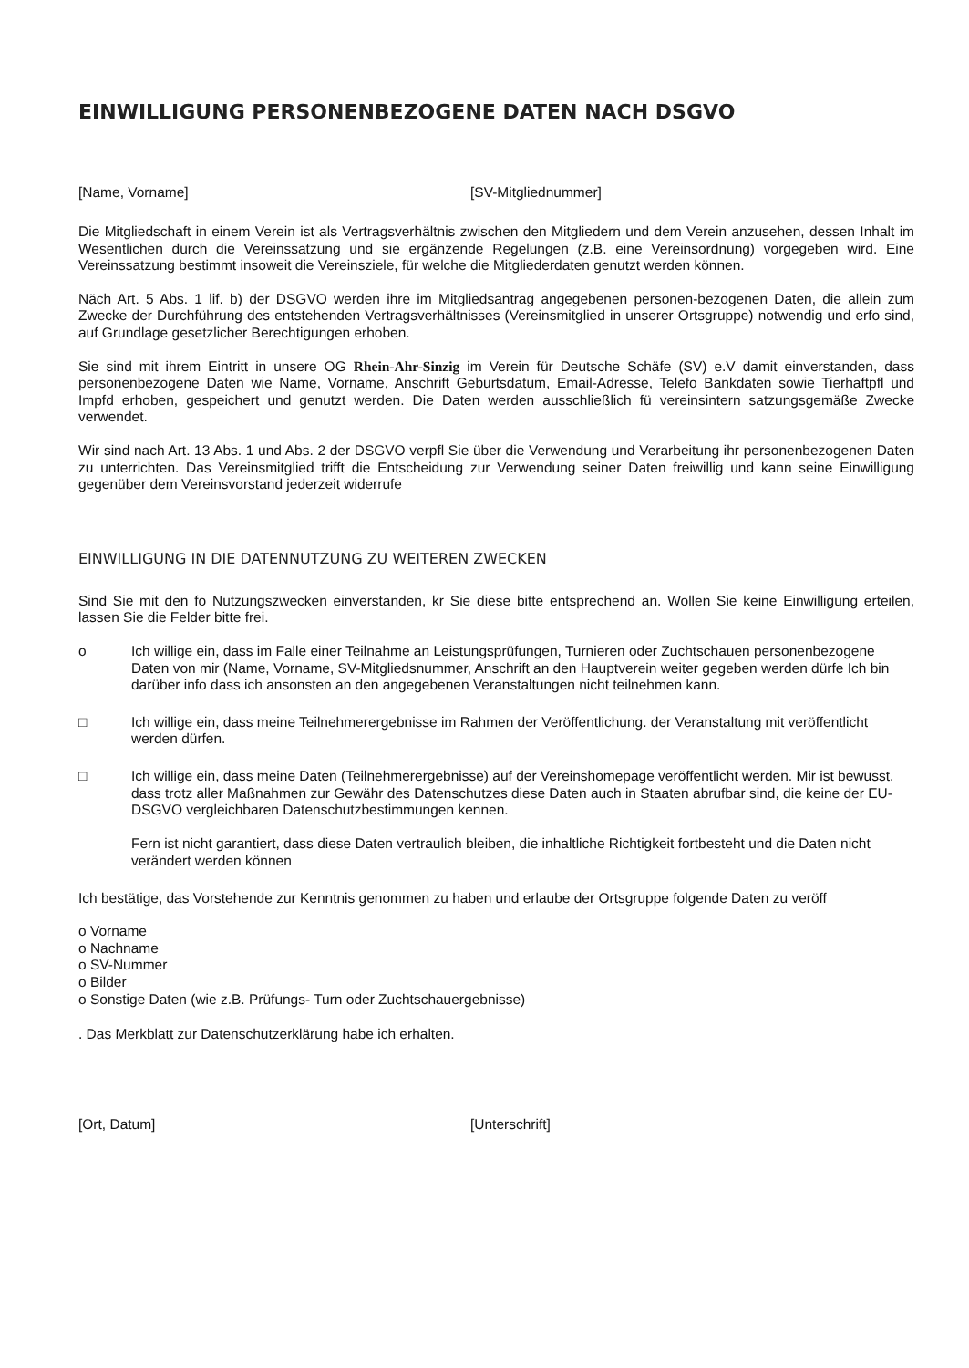EINWILLIGUNG PERSONENBEZOGENE DATEN NACH DSGVO
[Name, Vorname] [SV-Mitgliednummer]
Die Mitgliedschaft in einem Verein ist als Vertragsverhältnis zwischen den Mitgliedern und dem Verein anzusehen, dessen Inhalt im Wesentlichen durch die Vereinssatzung und sie ergänzende Regelungen (z.B. eine Vereinsordnung) vorgegeben wird. Eine Vereinssatzung bestimmt insoweit die Vereinsziele, für welche die Mitgliederdaten genutzt werden können.
Näch Art. 5 Abs. 1 lif. b) der DSGVO werden ihre im Mitgliedsantrag angegebenen personen-bezogenen Daten, die allein zum Zwecke der Durchführung des entstehenden Vertragsverhältnisses (Vereinsmitglied in unserer Ortsgruppe) notwendig und erfo sind, auf Grundlage gesetzlicher Berechtigungen erhoben.
Sie sind mit ihrem Eintritt in unsere OG Rhein-Ahr-Sinzig im Verein für Deutsche Schäfe (SV) e.V damit einverstanden, dass personenbezogene Daten wie Name, Vorname, Anschrift Geburtsdatum, Email-Adresse, Telefo Bankdaten sowie Tierhaftpfl und Impfd erhoben, gespeichert und genutzt werden. Die Daten werden ausschließlich fü vereinsintern satzungsgemäße Zwecke verwendet.
Wir sind nach Art. 13 Abs. 1 und Abs. 2 der DSGVO verpfl Sie über die Verwendung und Verarbeitung ihr personenbezogenen Daten zu unterrichten. Das Vereinsmitglied trifft die Entscheidung zur Verwendung seiner Daten freiwillig und kann seine Einwilligung gegenüber dem Vereinsvorstand jederzeit widerrufe
EINWILLIGUNG IN DIE DATENNUTZUNG ZU WEITEREN ZWECKEN
Sind Sie mit den fo Nutzungszwecken einverstanden, kr Sie diese bitte entsprechend an. Wollen Sie keine Einwilligung erteilen, lassen Sie die Felder bitte frei.
o Ich willige ein, dass im Falle einer Teilnahme an Leistungsprüfungen, Turnieren oder Zuchtschauen personenbezogene Daten von mir (Name, Vorname, SV-Mitgliedsnummer, Anschrift an den Hauptverein weiter gegeben werden dürfe Ich bin darüber info dass ich ansonsten an den angegebenen Veranstaltungen nicht teilnehmen kann.
□ Ich willige ein, dass meine Teilnehmerergebnisse im Rahmen der Veröffentlichung. der Veranstaltung mit veröffentlicht werden dürfen.
□ Ich willige ein, dass meine Daten (Teilnehmerergebnisse) auf der Vereinshomepage veröffentlicht werden. Mir ist bewusst, dass trotz aller Maßnahmen zur Gewähr des Datenschutzes diese Daten auch in Staaten abrufbar sind, die keine der EU-DSGVO vergleichbaren Datenschutzbestimmungen kennen.
Fern ist nicht garantiert, dass diese Daten vertraulich bleiben, die inhaltliche Richtigkeit fortbesteht und die Daten nicht verändert werden können
Ich bestätige, das Vorstehende zur Kenntnis genommen zu haben und erlaube der Ortsgruppe folgende Daten zu veröff
o Vorname
o Nachname
o SV-Nummer
o Bilder
o Sonstige Daten (wie z.B. Prüfungs- Turn oder Zuchtschauergebnisse)
. Das Merkblatt zur Datenschutzerklärung habe ich erhalten.
[Ort, Datum] [Unterschrift]